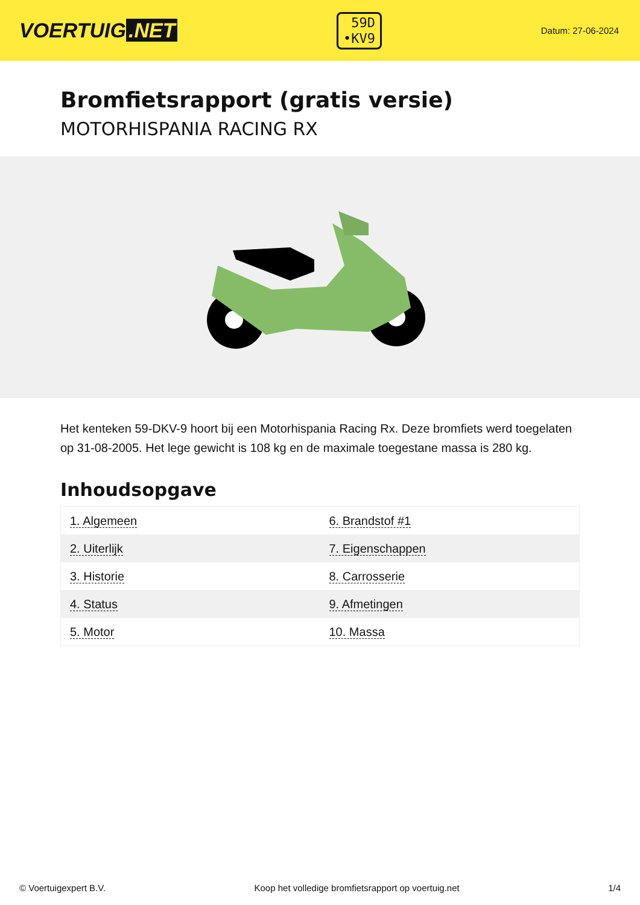VOERTUIG.NET
59D
•KV9
Datum: 27-06-2024
Bromfietsrapport (gratis versie)
MOTORHISPANIA RACING RX
Het kenteken 59-DKV-9 hoort bij een Motorhispania Racing Rx. Deze bromfiets werd toegelaten op 31-08-2005. Het lege gewicht is 108 kg en de maximale toegestane massa is 280 kg.
Inhoudsopgave
| 1. Algemeen | 6. Brandstof #1 |
| 2. Uiterlijk | 7. Eigenschappen |
| 3. Historie | 8. Carrosserie |
| 4. Status | 9. Afmetingen |
| 5. Motor | 10. Massa |
© Voertuigexpert B.V. Koop het volledige bromfietsrapport op voertuig.net 1/4